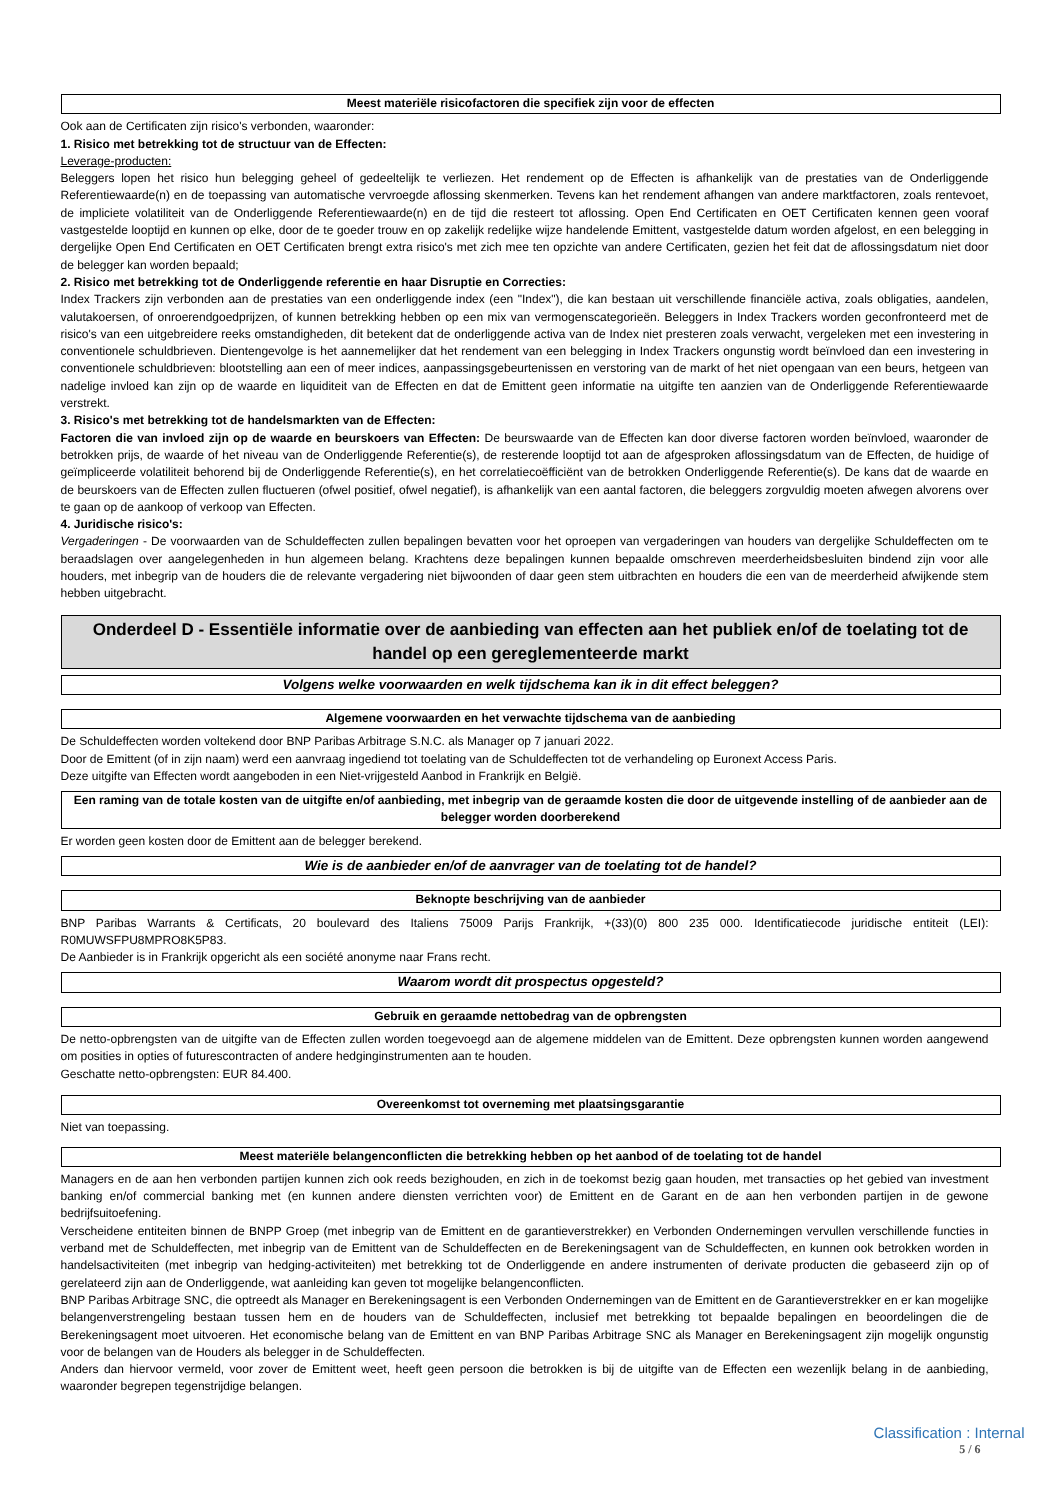Meest materiële risicofactoren die specifiek zijn voor de effecten
Ook aan de Certificaten zijn risico's verbonden, waaronder:
1. Risico met betrekking tot de structuur van de Effecten:
Leverage-producten:
Beleggers lopen het risico hun belegging geheel of gedeeltelijk te verliezen. Het rendement op de Effecten is afhankelijk van de prestaties van de Onderliggende Referentiewaarde(n) en de toepassing van automatische vervroegde aflossing skenmerken. Tevens kan het rendement afhangen van andere marktfactoren, zoals rentevoet, de impliciete volatiliteit van de Onderliggende Referentiewaarde(n) en de tijd die resteert tot aflossing. Open End Certificaten en OET Certificaten kennen geen vooraf vastgestelde looptijd en kunnen op elke, door de te goeder trouw en op zakelijk redelijke wijze handelende Emittent, vastgestelde datum worden afgelost, en een belegging in dergelijke Open End Certificaten en OET Certificaten brengt extra risico's met zich mee ten opzichte van andere Certificaten, gezien het feit dat de aflossingsdatum niet door de belegger kan worden bepaald;
2. Risico met betrekking tot de Onderliggende referentie en haar Disruptie en Correcties:
Index Trackers zijn verbonden aan de prestaties van een onderliggende index (een "Index"), die kan bestaan uit verschillende financiële activa, zoals obligaties, aandelen, valutakoersen, of onroerendgoedprijzen, of kunnen betrekking hebben op een mix van vermogenscategorieën. Beleggers in Index Trackers worden geconfronteerd met de risico's van een uitgebreidere reeks omstandigheden, dit betekent dat de onderliggende activa van de Index niet presteren zoals verwacht, vergeleken met een investering in conventionele schuldbrieven. Dientengevolge is het aannemelijker dat het rendement van een belegging in Index Trackers ongunstig wordt beïnvloed dan een investering in conventionele schuldbrieven: blootstelling aan een of meer indices, aanpassingsgebeurtenissen en verstoring van de markt of het niet opengaan van een beurs, hetgeen van nadelige invloed kan zijn op de waarde en liquiditeit van de Effecten en dat de Emittent geen informatie na uitgifte ten aanzien van de Onderliggende Referentiewaarde verstrekt.
3. Risico's met betrekking tot de handelsmarkten van de Effecten:
Factoren die van invloed zijn op de waarde en beurskoers van Effecten: De beurswaarde van de Effecten kan door diverse factoren worden beïnvloed, waaronder de betrokken prijs, de waarde of het niveau van de Onderliggende Referentie(s), de resterende looptijd tot aan de afgesproken aflossingsdatum van de Effecten, de huidige of geïmpliceerde volatiliteit behorend bij de Onderliggende Referentie(s), en het correlatiecoëfficiënt van de betrokken Onderliggende Referentie(s). De kans dat de waarde en de beurskoers van de Effecten zullen fluctueren (ofwel positief, ofwel negatief), is afhankelijk van een aantal factoren, die beleggers zorgvuldig moeten afwegen alvorens over te gaan op de aankoop of verkoop van Effecten.
4. Juridische risico's:
Vergaderingen - De voorwaarden van de Schuldeffecten zullen bepalingen bevatten voor het oproepen van vergaderingen van houders van dergelijke Schuldeffecten om te beraadslagen over aangelegenheden in hun algemeen belang. Krachtens deze bepalingen kunnen bepaalde omschreven meerderheidsbesluiten bindend zijn voor alle houders, met inbegrip van de houders die de relevante vergadering niet bijwoonden of daar geen stem uitbrachten en houders die een van de meerderheid afwijkende stem hebben uitgebracht.
Onderdeel D - Essentiële informatie over de aanbieding van effecten aan het publiek en/of de toelating tot de handel op een gereglementeerde markt
Volgens welke voorwaarden en welk tijdschema kan ik in dit effect beleggen?
Algemene voorwaarden en het verwachte tijdschema van de aanbieding
De Schuldeffecten worden voltekend door BNP Paribas Arbitrage S.N.C. als Manager op 7 januari 2022.
Door de Emittent (of in zijn naam) werd een aanvraag ingediend tot toelating van de Schuldeffecten tot de verhandeling op Euronext Access Paris.
Deze uitgifte van Effecten wordt aangeboden in een Niet-vrijgesteld Aanbod in Frankrijk en België.
Een raming van de totale kosten van de uitgifte en/of aanbieding, met inbegrip van de geraamde kosten die door de uitgevende instelling of de aanbieder aan de belegger worden doorberekend
Er worden geen kosten door de Emittent aan de belegger berekend.
Wie is de aanbieder en/of de aanvrager van de toelating tot de handel?
Beknopte beschrijving van de aanbieder
BNP Paribas Warrants & Certificats, 20 boulevard des Italiens 75009 Parijs Frankrijk, +(33)(0) 800 235 000. Identificatiecode juridische entiteit (LEI): R0MUWSFPU8MPRO8K5P83.
De Aanbieder is in Frankrijk opgericht als een société anonyme naar Frans recht.
Waarom wordt dit prospectus opgesteld?
Gebruik en geraamde nettobedrag van de opbrengsten
De netto-opbrengsten van de uitgifte van de Effecten zullen worden toegevoegd aan de algemene middelen van de Emittent. Deze opbrengsten kunnen worden aangewend om posities in opties of futurescontracten of andere hedginginstrumenten aan te houden.
Geschatte netto-opbrengsten: EUR 84.400.
Overeenkomst tot overneming met plaatsingsgarantie
Niet van toepassing.
Meest materiële belangenconflicten die betrekking hebben op het aanbod of de toelating tot de handel
Managers en de aan hen verbonden partijen kunnen zich ook reeds bezighouden, en zich in de toekomst bezig gaan houden, met transacties op het gebied van investment banking en/of commercial banking met (en kunnen andere diensten verrichten voor) de Emittent en de Garant en de aan hen verbonden partijen in de gewone bedrijfsuitoefening.
Verscheidene entiteiten binnen de BNPP Groep (met inbegrip van de Emittent en de garantieverstrekker) en Verbonden Ondernemingen vervullen verschillende functies in verband met de Schuldeffecten, met inbegrip van de Emittent van de Schuldeffecten en de Berekeningsagent van de Schuldeffecten, en kunnen ook betrokken worden in handelsactiviteiten (met inbegrip van hedging-activiteiten) met betrekking tot de Onderliggende en andere instrumenten of derivate producten die gebaseerd zijn op of gerelateerd zijn aan de Onderliggende, wat aanleiding kan geven tot mogelijke belangenconflicten.
BNP Paribas Arbitrage SNC, die optreedt als Manager en Berekeningsagent is een Verbonden Ondernemingen van de Emittent en de Garantieverstrekker en er kan mogelijke belangenverstrengeling bestaan tussen hem en de houders van de Schuldeffecten, inclusief met betrekking tot bepaalde bepalingen en beoordelingen die de Berekeningsagent moet uitvoeren. Het economische belang van de Emittent en van BNP Paribas Arbitrage SNC als Manager en Berekeningsagent zijn mogelijk ongunstig voor de belangen van de Houders als belegger in de Schuldeffecten.
Anders dan hiervoor vermeld, voor zover de Emittent weet, heeft geen persoon die betrokken is bij de uitgifte van de Effecten een wezenlijk belang in de aanbieding, waaronder begrepen tegenstrijdige belangen.
Classification : Internal
5 / 6